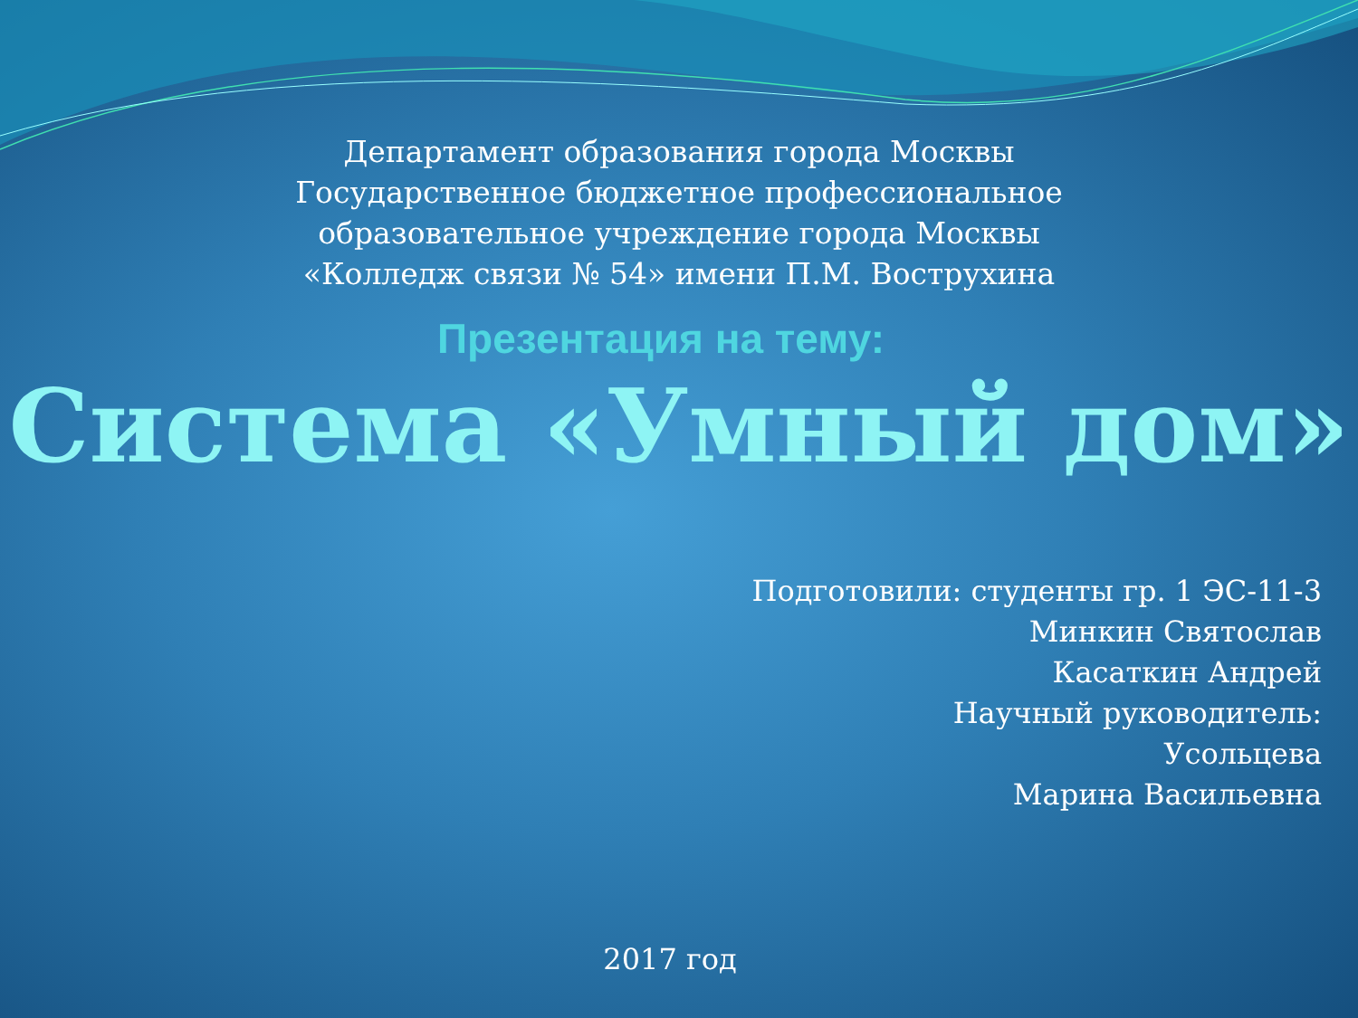Департамент образования города Москвы
Государственное бюджетное профессиональное
образовательное учреждение города Москвы
«Колледж связи № 54» имени П.М. Вострухина
Презентация на тему:
Система «Умный дом»
Подготовили: студенты гр. 1 ЭС-11-3
Минкин Святослав
Касаткин Андрей
Научный руководитель:
Усольцева
Марина Васильевна
2017 год